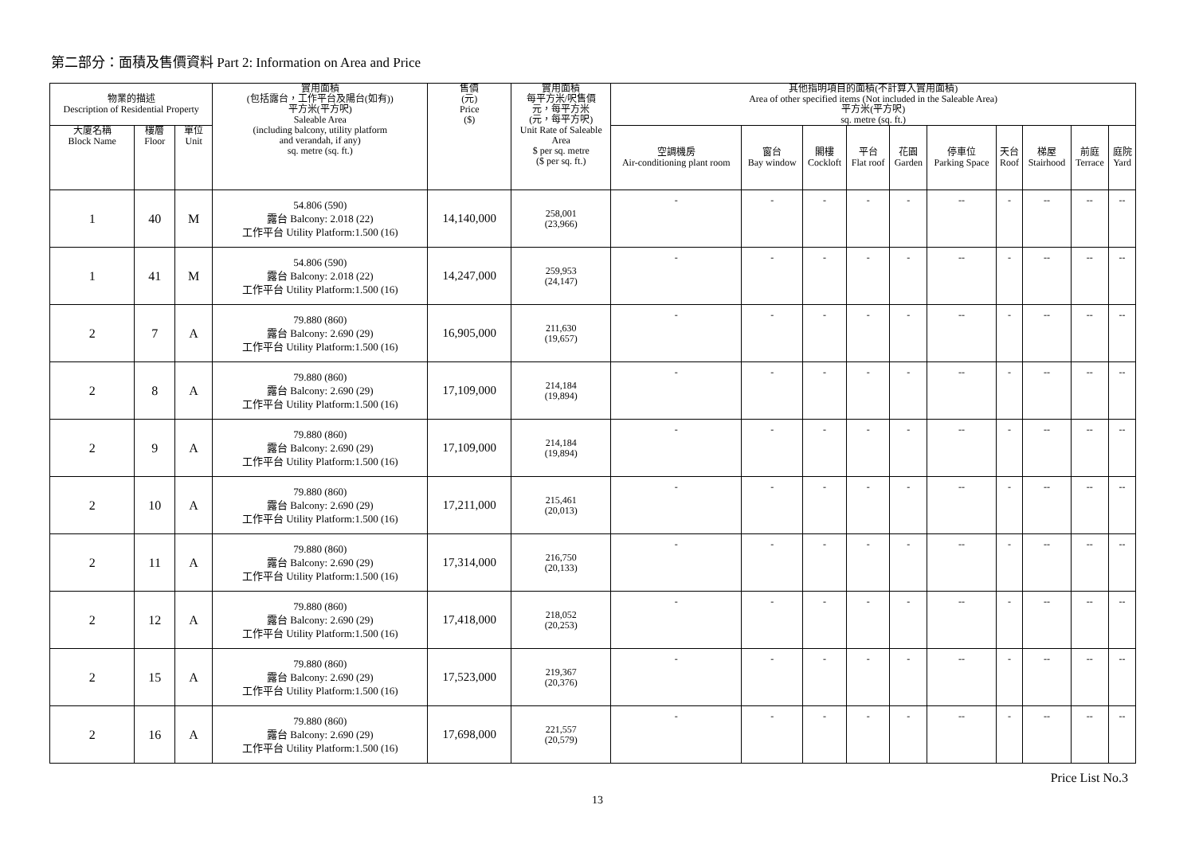第二部分：面積及售價資料 Part 2: Information on Area and Price
| 物業的描述 Description of Residential Property | | | 實用面積 (包括露台，工作平台及陽台(如有)) 平方米(平方呎) Saleable Area (including balcony, utility platform and verandah, if any) sq. metre (sq. ft.) | 售價 (元) Price ($) | 實用面積 每平方米/呎售價 元，每平方米 (元，每平方呎) Unit Rate of Saleable Area $ per sq. metre ($ per sq. ft.) | 其他指明項目的面積(不計算入實用面積) Area of other specified items (Not included in the Saleable Area) 平方米(平方呎) sq. metre (sq. ft.) | | | | | | | | | |
| --- | --- | --- | --- | --- | --- | --- | --- | --- | --- | --- | --- | --- | --- | --- | --- |
| 大廈名稱 Block Name | 樓層 Floor | 單位 Unit | | | | 空調機房 Air-conditioning plant room | 窗台 Bay window | 閣樓 Cockloft | 平台 Flat roof | 花園 Garden | 停車位 Parking Space | 天台 Roof | 梯屋 Stairhood | 前庭 Terrace | 庭院 Yard |
| 1 | 40 | M | 54.806 (590) 露台 Balcony: 2.018 (22) 工作平台 Utility Platform:1.500 (16) | 14,140,000 | 258,001 (23,966) | - | - | - | - | - | -- | - | -- | -- | -- |
| 1 | 41 | M | 54.806 (590) 露台 Balcony: 2.018 (22) 工作平台 Utility Platform:1.500 (16) | 14,247,000 | 259,953 (24,147) | - | - | - | - | - | -- | - | -- | -- | -- |
| 2 | 7 | A | 79.880 (860) 露台 Balcony: 2.690 (29) 工作平台 Utility Platform:1.500 (16) | 16,905,000 | 211,630 (19,657) | - | - | - | - | - | -- | - | -- | -- | -- |
| 2 | 8 | A | 79.880 (860) 露台 Balcony: 2.690 (29) 工作平台 Utility Platform:1.500 (16) | 17,109,000 | 214,184 (19,894) | - | - | - | - | - | -- | - | -- | -- | -- |
| 2 | 9 | A | 79.880 (860) 露台 Balcony: 2.690 (29) 工作平台 Utility Platform:1.500 (16) | 17,109,000 | 214,184 (19,894) | - | - | - | - | - | -- | - | -- | -- | -- |
| 2 | 10 | A | 79.880 (860) 露台 Balcony: 2.690 (29) 工作平台 Utility Platform:1.500 (16) | 17,211,000 | 215,461 (20,013) | - | - | - | - | - | -- | - | -- | -- | -- |
| 2 | 11 | A | 79.880 (860) 露台 Balcony: 2.690 (29) 工作平台 Utility Platform:1.500 (16) | 17,314,000 | 216,750 (20,133) | - | - | - | - | - | -- | - | -- | -- | -- |
| 2 | 12 | A | 79.880 (860) 露台 Balcony: 2.690 (29) 工作平台 Utility Platform:1.500 (16) | 17,418,000 | 218,052 (20,253) | - | - | - | - | - | -- | - | -- | -- | -- |
| 2 | 15 | A | 79.880 (860) 露台 Balcony: 2.690 (29) 工作平台 Utility Platform:1.500 (16) | 17,523,000 | 219,367 (20,376) | - | - | - | - | - | -- | - | -- | -- | -- |
| 2 | 16 | A | 79.880 (860) 露台 Balcony: 2.690 (29) 工作平台 Utility Platform:1.500 (16) | 17,698,000 | 221,557 (20,579) | - | - | - | - | - | -- | - | -- | -- | -- |
Price List No.3
13